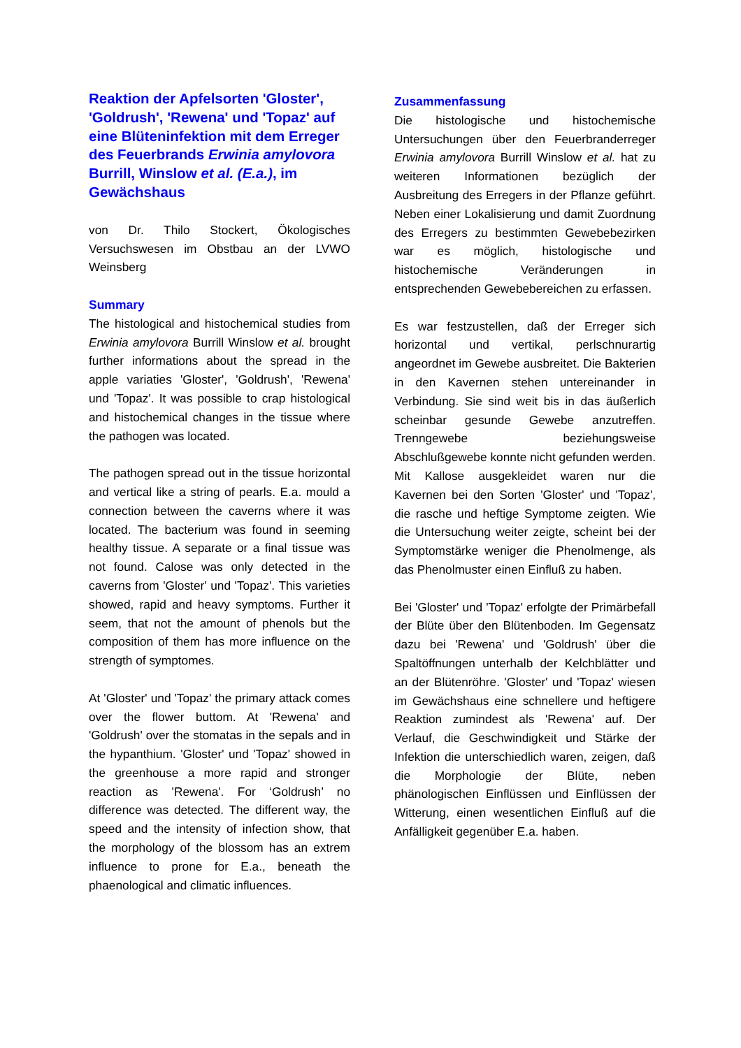Reaktion der Apfelsorten 'Gloster', 'Goldrush', 'Rewena' und 'Topaz' auf eine Blüteninfektion mit dem Erreger des Feuerbrands Erwinia amylovora Burrill, Winslow et al. (E.a.), im Gewächshaus
von Dr. Thilo Stockert, Ökologisches Versuchswesen im Obstbau an der LVWO Weinsberg
Summary
The histological and histochemical studies from Erwinia amylovora Burrill Winslow et al. brought further informations about the spread in the apple variaties 'Gloster', 'Goldrush', 'Rewena' und 'Topaz'. It was possible to crap histological and histochemical changes in the tissue where the pathogen was located.
The pathogen spread out in the tissue horizontal and vertical like a string of pearls. E.a. mould a connection between the caverns where it was located. The bacterium was found in seeming healthy tissue. A separate or a final tissue was not found. Calose was only detected in the caverns from 'Gloster' und 'Topaz'. This varieties showed, rapid and heavy symptoms. Further it seem, that not the amount of phenols but the composition of them has more influence on the strength of symptomes.
At 'Gloster' und 'Topaz' the primary attack comes over the flower buttom. At 'Rewena' and 'Goldrush' over the stomatas in the sepals and in the hypanthium. 'Gloster' und 'Topaz' showed in the greenhouse a more rapid and stronger reaction as 'Rewena'. For ‘Goldrush’ no difference was detected. The different way, the speed and the intensity of infection show, that the morphology of the blossom has an extrem influence to prone for E.a., beneath the phaenological and climatic influences.
Zusammenfassung
Die histologische und histochemische Untersuchungen über den Feuerbranderreger Erwinia amylovora Burrill Winslow et al. hat zu weiteren Informationen bezüglich der Ausbreitung des Erregers in der Pflanze geführt. Neben einer Lokalisierung und damit Zuordnung des Erregers zu bestimmten Gewebebezirken war es möglich, histologische und histochemische Veränderungen in entsprechenden Gewebebereichen zu erfassen.
Es war festzustellen, daß der Erreger sich horizontal und vertikal, perlschnurartig angeordnet im Gewebe ausbreitet. Die Bakterien in den Kavernen stehen untereinander in Verbindung. Sie sind weit bis in das äußerlich scheinbar gesunde Gewebe anzutreffen. Trenngewebe beziehungsweise Abschlußgewebe konnte nicht gefunden werden. Mit Kallose ausgekleidet waren nur die Kavernen bei den Sorten 'Gloster' und 'Topaz', die rasche und heftige Symptome zeigten. Wie die Untersuchung weiter zeigte, scheint bei der Symptomstärke weniger die Phenolmenge, als das Phenolmuster einen Einfluß zu haben.
Bei 'Gloster' und 'Topaz' erfolgte der Primärbefall der Blüte über den Blütenboden. Im Gegensatz dazu bei 'Rewena' und 'Goldrush' über die Spaltöffnungen unterhalb der Kelchblätter und an der Blütenröhre. 'Gloster' und 'Topaz' wiesen im Gewächshaus eine schnellere und heftigere Reaktion zumindest als 'Rewena' auf. Der Verlauf, die Geschwindigkeit und Stärke der Infektion die unterschiedlich waren, zeigen, daß die Morphologie der Blüte, neben phänologischen Einflüssen und Einflüssen der Witterung, einen wesentlichen Einfluß auf die Anfälligkeit gegenüber E.a. haben.